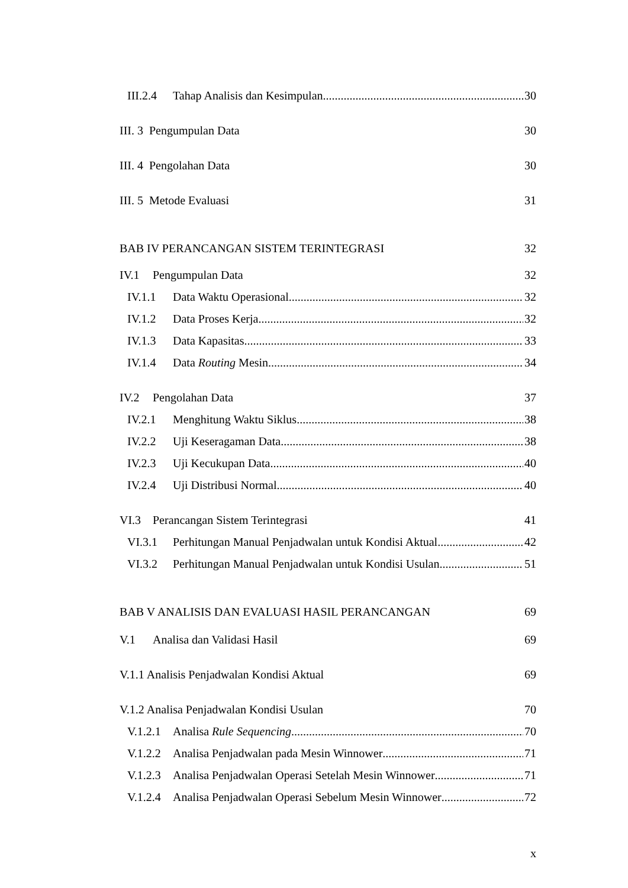III.2.4 Tahap Analisis dan Kesimpulan 30
III. 3 Pengumpulan Data 30
III. 4 Pengolahan Data 30
III. 5 Metode Evaluasi 31
BAB IV PERANCANGAN SISTEM TERINTEGRASI 32
IV.1 Pengumpulan Data 32
IV.1.1 Data Waktu Operasional 32
IV.1.2 Data Proses Kerja 32
IV.1.3 Data Kapasitas 33
IV.1.4 Data Routing Mesin 34
IV.2 Pengolahan Data 37
IV.2.1 Menghitung Waktu Siklus 38
IV.2.2 Uji Keseragaman Data 38
IV.2.3 Uji Kecukupan Data 40
IV.2.4 Uji Distribusi Normal 40
VI.3 Perancangan Sistem Terintegrasi 41
VI.3.1 Perhitungan Manual Penjadwalan untuk Kondisi Aktual 42
VI.3.2 Perhitungan Manual Penjadwalan untuk Kondisi Usulan 51
BAB V ANALISIS DAN EVALUASI HASIL PERANCANGAN 69
V.1 Analisa dan Validasi Hasil 69
V.1.1 Analisis Penjadwalan Kondisi Aktual 69
V.1.2 Analisa Penjadwalan Kondisi Usulan 70
V.1.2.1 Analisa Rule Sequencing 70
V.1.2.2 Analisa Penjadwalan pada Mesin Winnower 71
V.1.2.3 Analisa Penjadwalan Operasi Setelah Mesin Winnower 71
V.1.2.4 Analisa Penjadwalan Operasi Sebelum Mesin Winnower 72
x